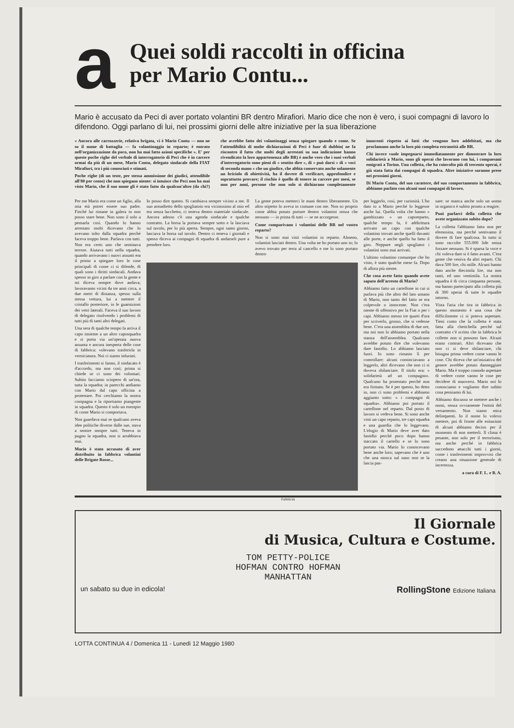a
Quei soldi raccolti in officina
per Mario Contu...
Mario è accusato da Peci di aver portato volantini BR dentro Mirafiori. Mario dice che non è vero, i suoi compagni di lavoro lo difendono. Oggi parlano di lui, nei prossimi giorni delle altre iniziative per la sua liberazione
« Ancora alle carrozzerie, relativa brigata, vi è Mario Contu — non ne so il nome di battaglia — fa volantinaggio in reparto; è entrato nell'organizzazione da poco, non ha mai fatto azioni specifiche ». E' per queste poche righe del verbale di interrogatorio di Peci che è in carcere ormai da più di un mese, Mario Contu, delegato sindacale della FIAT Mirafiori, tra i più conosciuti e stimati.
Poche righe (di un teste, per stessa ammissione dei giudici, attendibile all'80 per cento) che non spiegano niente: si intuisce che Peci non ha mai visto Mario, che il suo nome gli è stato fatto da qualcun'altro (da chi?) che avrebbe fatto dei volantinaggi senza spiegare quando e come. Se l'attendibilità di molte dichiarazioni di Peci è fuor di dubbio( ne fa riscontro il fatto che molti degli arrestati su sua indicazione hanno rivendicato la loro appartenenza alle BR) è anche vero che i suoi verbali d'interrogatorio sono pieni di « sentito dire », di « può darsi » di « voci di seconda mano » che un giudice, che abbia conservato anche solamente un briciolo di obiettività, ha il dovere di verificare, approfondire e soprattutto provare; il rischio è quello di tenere in carcere per mesi, se non per anni, persone che non solo si dichiarano completamente innocenti rispetto ai fatti che vengono loro addebitati, ma che proclamano anche la loro più completa estraneità alle BR.
Chi invece vuole impegnarsi immediatamente per dimostrare la loro solidarietà a Mario, sono gli operai che lavorano con lui, i compaesani emigrati a Torino. Una colletta, che ha coinvolto più di trecento operai, è già stata fatta dai compagni di squadra. Altre iniziative saranno prese nei prossimi giorni.
Di Mario Contu, del suo carattere, del suo comportamento in fabbrica, abbiamo parlato con alcuni suoi compagni di lavoro.
Per me Mario era come un figlio, alla mia età potrei essere suo padre. Finché lui rimane in galera io non posso stare bene. Non sono il solo a pensarla così. Quando lo hanno arrestato molti dicevano che lo avevano tolto dalla squadra perché faceva troppo bene. Parlava con tutti. Non era certo uno che seminava terrore. Aiutava tutti nella squadra, quando arrivavano i nuovi assunti era il primo a spiegare loro le cose principali di come ci si difende, di quali sono i diritti sindacali. Andava spesso in giro a parlare con la gente e mi diceva sempre dove andava; lavoravamo vicini da tre anni circa, a due metri di distanza, spesso sulla stessa vettura, lui a mettere il cristallo posteriore, io le guarnizioni dei vetri laterali. Faceva il suo lavoro di delegato risolvendo i problemi di tutti più di tanti altri delegati.
Una sera di qualche tempo fa arriva il capo insieme a un altro caposquadra e si porta via un'operaia nuova assunta e ancora inesperta delle cose di fabbrica: volevano trasferirla in verniciatura. Noi ci siamo infuriati.
I trasferimenti si fanno, il sindacato è d'accordo, ma non così; prima si chiede se ci sono dei volontari. Subito facciamo sciopero di un'ora, tutta la squadra; in parecchi andiamo con Mario dal capo officina a protestare. Poi cerchiamo la nostra compagna e la riportiamo piangente in squadra. Questo è solo un esempio di come Mario si comportava.
Non guardava mai se qualcuno aveva idee politiche diverse dalle sue, stava a sentire sempre tutti. Teneva in pugno la squadra, non si arrabbiava mai.
Mario è stato accusato di aver distribuito in fabbrica volantini delle Brigate Rosse...
Io posso dire questo. Si cambiava sempre vicino a me. Il suo armadietto dello spogliatoio era vicinissimo al mio ed era senza lucchetto, ci teneva dentro materiale sindacale. Ancora adesso c'è una agenda sindacale e qualche contratto. La borsa la portava sempre sotto e la lasciava sul tavolo, per lo più aperta. Sempre, ogni santo giorno, lasciava la borsa sul tavolo. Dentro ci teneva i giornali e spesso diceva ai compagni di squadra di andarseli pure a prendere loro.
La gente poteva metterci le mani dentro liberamente. Un altro stipetto lo aveva in comune con me. Non so proprio come abbia potuto portare dentro volantini senza che nessuno — io prima di tutti — se ne accorgesse.
Come comparivano i volantini delle BR nel vostro reparto?
Non si sono mai visti volantini in reparto. Almeno, volantini lasciati dentro. Una volta ne ho portato uno io; lo avevo trovato per terra al cancello e me lo sono portato dentro
per leggerlo, così, per curiosità. L'ho dato io a Mario perché lo leggesse anche lui. Quella volta che hanno « gambizzato » un caporeparto, qualche tempo fa, è addirittura arrivato un capo con qualche volantino trovati anche quelli davanti alle porte, e anche quello ha fatto il giro. Neppure negli spogliatoi i volantini sono mai arrivati.
L'ultimo volantino comunque che ho visto, è stato qualche mese fa. Dopo di allora più niente.
Che cosa avete fatto quando avete saputo dell'arresto di Mario?
Abbiamo fatto un cartellone in cui si parlava più che altro del lato umano di Mario, non tanto del fatto se era colpevole o innocente. Non c'era niente di offensivo per la Fiat o per i capi. Abbiamo messo tre quarti d'ora per scriverlo, grosso, che si vedesse bene. C'era una assemblea di due ore, ma noi non lo abbiamo portato nella stanza dell'assemblea. Qualcuno avrebbe potuto dire che volevamo dare fastidio. Lo abbiamo lasciato fuori. Io sono rimasto lì per controllare: alcuni cominciavano a leggerlo, altri dicevano che non ci si doveva sbilanciare. Il titolo era: « solidarietà ad un compagno». Qualcuno ha protestato perché non era firmato. Se è per questo, ho detto io, non ci sono problemi e abbiamo aggiunto sotto: « i compagni di squadra». Abbiamo poi portato il cartellone nel reparto. Dal posto di lavoro si vedeva bene. Si sono anche visti un capo reparto, tre capi squadra e una guardia che lo leggevano. L'elogio di Mario deve aver dato fastidio perché poco dopo hanno staccato il cartello e se lo sono portato via. Mario lo conoscevano bene anche loro; sapevano che è uno che una mosca sul naso non se la lascia pas-
sare: se manca anche solo un uomo in organico è subito pronto a reagire.
Puoi parlarci della colletta che avete organizzato subito dopo?
La colletta l'abbiamo fatta non per elemosina, ma perché sentivamo il dovere di fare qualcosa. In tutto si sono raccolte 555.000 lide senza forzare nessuno. Si è sparsa la voce e chi voleva dare si è fatto avanti. C'era gente che veniva da altri reparti. Chi dava 500 lire, chi mille. Alcuni hanno dato anche diecimila lire, ma non tanti, ed uno ventimila. La nostra squadra è di circa cinquanta persone, ma hanno partecipato alla colletta più di 300 operai di tutte le squadre intorno.
Vista l'aria che tira in fabbrica in questo momento è una cosa che difficilmente ci si poteva aspettare. Tieni conto che la colletta è stata fatta alla chetichella perché sul contratto c'è scritto che in fabbrica le collette non si possono fare. Alcuni erano contrari. Altri dicevano che non ci si deve sbilanciare, chi bisogna prima vedere come vanno le cose. Chi diceva che un'iniziativa del genere avrebbe potuto danneggiare Mario. Ma è troppo comodo aspettare di vedere come vanno le cose per decidere di muoversi. Mario noi lo conosciamo e vogliamo dire subito cosa pensiamo di lui.
Abbiamo discusso se mettere anche i nomi, senza ovviamente l'entità del versamento. Non siamo mica delinquenti. Io il nome lo volevo mettere, poi di fronte alle esitazioni di alcuni abbiamo deciso per il momento di non metterli. Il clima è pesante, non solo per il terrorismo, ma anche perché in fabbrica succedono attacchi tutti i giorni, come i trasferimenti improvvisi che creano una situazione generale di incertezza.
a cura di F. L. e B. A.
Pubblicità
Il Giornale
di Musica, Cultura e Costume.
TOM PETTY-POLICE
HOFMAN CONTRO HOFMAN
MANHATTAN
un sabato su due in edicola! RollingStone Edizione Italiana
LOTTA CONTINUA 4 / Domenica 11 - Lunedì 12 Maggio 1980